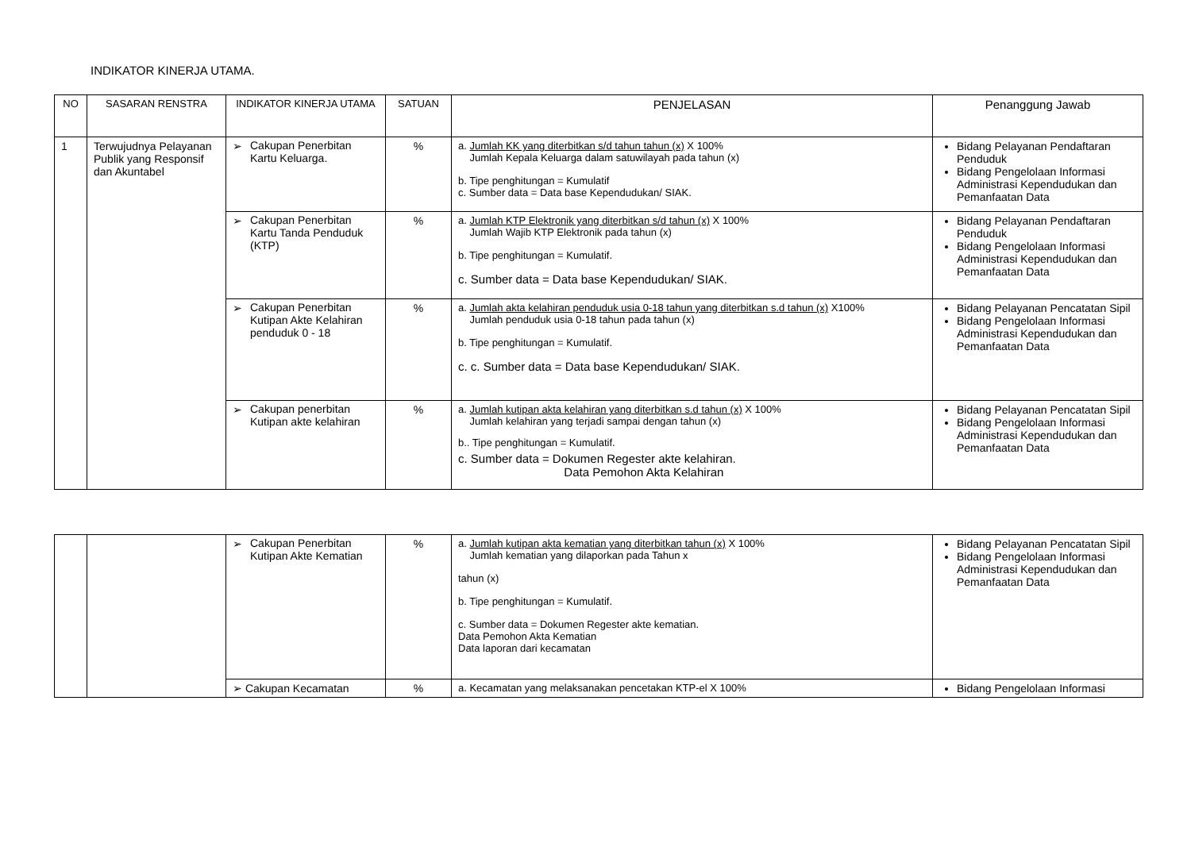INDIKATOR KINERJA UTAMA.
| NO | SASARAN RENSTRA | INDIKATOR KINERJA UTAMA | SATUAN | PENJELASAN | Penanggung Jawab |
| --- | --- | --- | --- | --- | --- |
| 1 | Terwujudnya Pelayanan Publik yang Responsif dan Akuntabel | ➢ Cakupan Penerbitan Kartu Keluarga. | % | a. Jumlah KK yang diterbitkan s/d tahun tahun (x) X 100% Jumlah Kepala Keluarga dalam satuwilayah pada tahun (x) b. Tipe penghitungan = Kumulatif c. Sumber data = Data base Kependudukan/ SIAK. | Bidang Pelayanan Pendaftaran Penduduk Bidang Pengelolaan Informasi Administrasi Kependudukan dan Pemanfaatan Data |
| | | ➢ Cakupan Penerbitan Kartu Tanda Penduduk (KTP) | % | a. Jumlah KTP Elektronik yang diterbitkan s/d tahun (x) X 100% Jumlah Wajib KTP Elektronik pada tahun (x) b. Tipe penghitungan = Kumulatif. c. Sumber data = Data base Kependudukan/ SIAK. | Bidang Pelayanan Pendaftaran Penduduk Bidang Pengelolaan Informasi Administrasi Kependudukan dan Pemanfaatan Data |
| | | ➢ Cakupan Penerbitan Kutipan Akte Kelahiran penduduk 0 - 18 | % | a. Jumlah akta kelahiran penduduk usia 0-18 tahun yang diterbitkan s.d tahun (x) X100% Jumlah penduduk usia 0-18 tahun pada tahun (x) b. Tipe penghitungan = Kumulatif. c. c. Sumber data = Data base Kependudukan/ SIAK. | Bidang Pelayanan Pencatatan Sipil Bidang Pengelolaan Informasi Administrasi Kependudukan dan Pemanfaatan Data |
| | | ➢ Cakupan penerbitan Kutipan akte kelahiran | % | a. Jumlah kutipan akta kelahiran yang diterbitkan s.d tahun (x) X 100% Jumlah kelahiran yang terjadi sampai dengan tahun (x) b.. Tipe penghitungan = Kumulatif. c. Sumber data = Dokumen Regester akte kelahiran. Data Pemohon Akta Kelahiran | Bidang Pelayanan Pencatatan Sipil Bidang Pengelolaan Informasi Administrasi Kependudukan dan Pemanfaatan Data |
| | | ➢ Cakupan Penerbitan Kutipan Akte Kematian | % | a. Jumlah kutipan akta kematian yang diterbitkan tahun (x) X 100% Jumlah kematian yang dilaporkan pada Tahun x tahun (x) b. Tipe penghitungan = Kumulatif. c. Sumber data = Dokumen Regester akte kematian. Data Pemohon Akta Kematian Data laporan dari kecamatan | Bidang Pelayanan Pencatatan Sipil Bidang Pengelolaan Informasi Administrasi Kependudukan dan Pemanfaatan Data |
| | | ➢ Cakupan Kecamatan | % | a. Kecamatan yang melaksanakan pencetakan KTP-el X 100% | Bidang Pengelolaan Informasi |